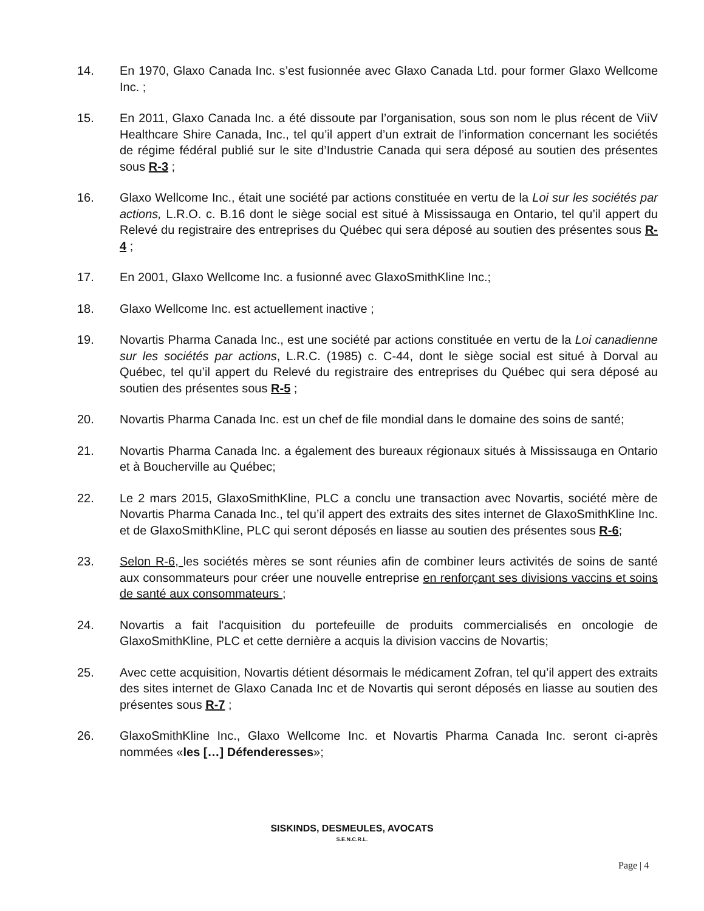14. En 1970, Glaxo Canada Inc. s’est fusionnée avec Glaxo Canada Ltd. pour former Glaxo Wellcome Inc. ;
15. En 2011, Glaxo Canada Inc. a été dissoute par l’organisation, sous son nom le plus récent de ViiV Healthcare Shire Canada, Inc., tel qu’il appert d’un extrait de l’information concernant les sociétés de régime fédéral publié sur le site d’Industrie Canada qui sera déposé au soutien des présentes sous R-3 ;
16. Glaxo Wellcome Inc., était une société par actions constituée en vertu de la Loi sur les sociétés par actions, L.R.O. c. B.16 dont le siège social est situé à Mississauga en Ontario, tel qu’il appert du Relevé du registraire des entreprises du Québec qui sera déposé au soutien des présentes sous R-4 ;
17. En 2001, Glaxo Wellcome Inc. a fusionné avec GlaxoSmithKline Inc.;
18. Glaxo Wellcome Inc. est actuellement inactive ;
19. Novartis Pharma Canada Inc., est une société par actions constituée en vertu de la Loi canadienne sur les sociétés par actions, L.R.C. (1985) c. C-44, dont le siège social est situé à Dorval au Québec, tel qu’il appert du Relevé du registraire des entreprises du Québec qui sera déposé au soutien des présentes sous R-5 ;
20. Novartis Pharma Canada Inc. est un chef de file mondial dans le domaine des soins de santé;
21. Novartis Pharma Canada Inc. a également des bureaux régionaux situés à Mississauga en Ontario et à Boucherville au Québec;
22. Le 2 mars 2015, GlaxoSmithKline, PLC a conclu une transaction avec Novartis, société mère de Novartis Pharma Canada Inc., tel qu’il appert des extraits des sites internet de GlaxoSmithKline Inc. et de GlaxoSmithKline, PLC qui seront déposés en liasse au soutien des présentes sous R-6;
23. Selon R-6, les sociétés mères se sont réunies afin de combiner leurs activités de soins de santé aux consommateurs pour créer une nouvelle entreprise en renforçant ses divisions vaccins et soins de santé aux consommateurs ;
24. Novartis a fait l'acquisition du portefeuille de produits commercialisés en oncologie de GlaxoSmithKline, PLC et cette dernière a acquis la division vaccins de Novartis;
25. Avec cette acquisition, Novartis détient désormais le médicament Zofran, tel qu’il appert des extraits des sites internet de Glaxo Canada Inc et de Novartis qui seront déposés en liasse au soutien des présentes sous R-7 ;
26. GlaxoSmithKline Inc., Glaxo Wellcome Inc. et Novartis Pharma Canada Inc. seront ci-après nommées «les […] Défenderesses»;
SISKINDS, DESMEULES, AVOCATS
S.E.N.C.R.L.
Page | 4